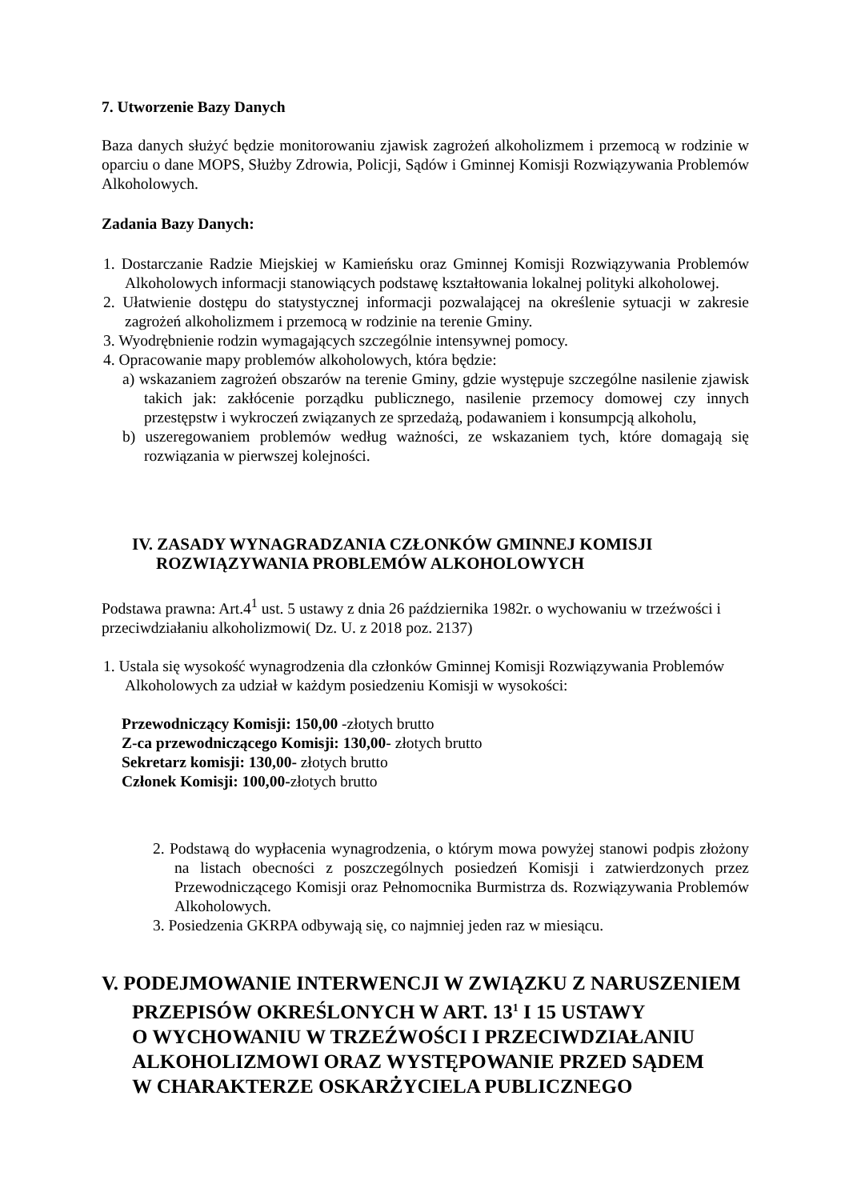7. Utworzenie Bazy Danych
Baza danych służyć będzie monitorowaniu zjawisk zagrożeń alkoholizmem i przemocą w rodzinie w oparciu o dane MOPS, Służby Zdrowia, Policji, Sądów i Gminnej Komisji Rozwiązywania Problemów Alkoholowych.
Zadania Bazy Danych:
1. Dostarczanie Radzie Miejskiej w Kamieńsku oraz Gminnej Komisji Rozwiązywania Problemów Alkoholowych informacji stanowiących podstawę kształtowania lokalnej polityki alkoholowej.
2. Ułatwienie dostępu do statystycznej informacji pozwalającej na określenie sytuacji w zakresie zagrożeń alkoholizmem i przemocą w rodzinie na terenie Gminy.
3. Wyodrębnienie rodzin wymagających szczególnie intensywnej pomocy.
4. Opracowanie mapy problemów alkoholowych, która będzie:
a) wskazaniem zagrożeń obszarów na terenie Gminy, gdzie występuje szczególne nasilenie zjawisk takich jak: zakłócenie porządku publicznego, nasilenie przemocy domowej czy innych przestępstw i wykroczeń związanych ze sprzedażą, podawaniem i konsumpcją alkoholu,
b) uszeregowaniem problemów według ważności, ze wskazaniem tych, które domagają się rozwiązania w pierwszej kolejności.
IV. ZASADY WYNAGRADZANIA CZŁONKÓW GMINNEJ KOMISJI
ROZWIĄZYWANIA PROBLEMÓW ALKOHOLOWYCH
Podstawa prawna: Art.4<sup>1</sup> ust. 5 ustawy z dnia 26 października 1982r. o wychowaniu w trzeźwości i przeciwdziałaniu alkoholizmowi( Dz. U. z 2018 poz. 2137)
1. Ustala się wysokość wynagrodzenia dla członków Gminnej Komisji Rozwiązywania Problemów Alkoholowych za udział w każdym posiedzeniu Komisji w wysokości:
Przewodniczący Komisji: 150,00 -złotych brutto
Z-ca przewodniczącego Komisji: 130,00- złotych brutto
Sekretarz komisji: 130,00- złotych brutto
Członek Komisji: 100,00-złotych brutto
2. Podstawą do wypłacenia wynagrodzenia, o którym mowa powyżej stanowi podpis złożony na listach obecności z poszczególnych posiedzeń Komisji i zatwierdzonych przez Przewodniczącego Komisji oraz Pełnomocnika Burmistrza ds. Rozwiązywania Problemów Alkoholowych.
3. Posiedzenia GKRPA odbywają się, co najmniej jeden raz w miesiącu.
V. PODEJMOWANIE INTERWENCJI W ZWIĄZKU Z NARUSZENIEM
PRZEPISÓW OKREŚLONYCH W ART. 13<sup>1</sup> I 15 USTAWY
O WYCHOWANIU W TRZEŹWOŚCI I PRZECIWDZIAŁANIU
ALKOHOLIZMOWI ORAZ WYSTĘPOWANIE PRZED SĄDEM
W CHARAKTERZE OSKARŻYCIELA PUBLICZNEGO